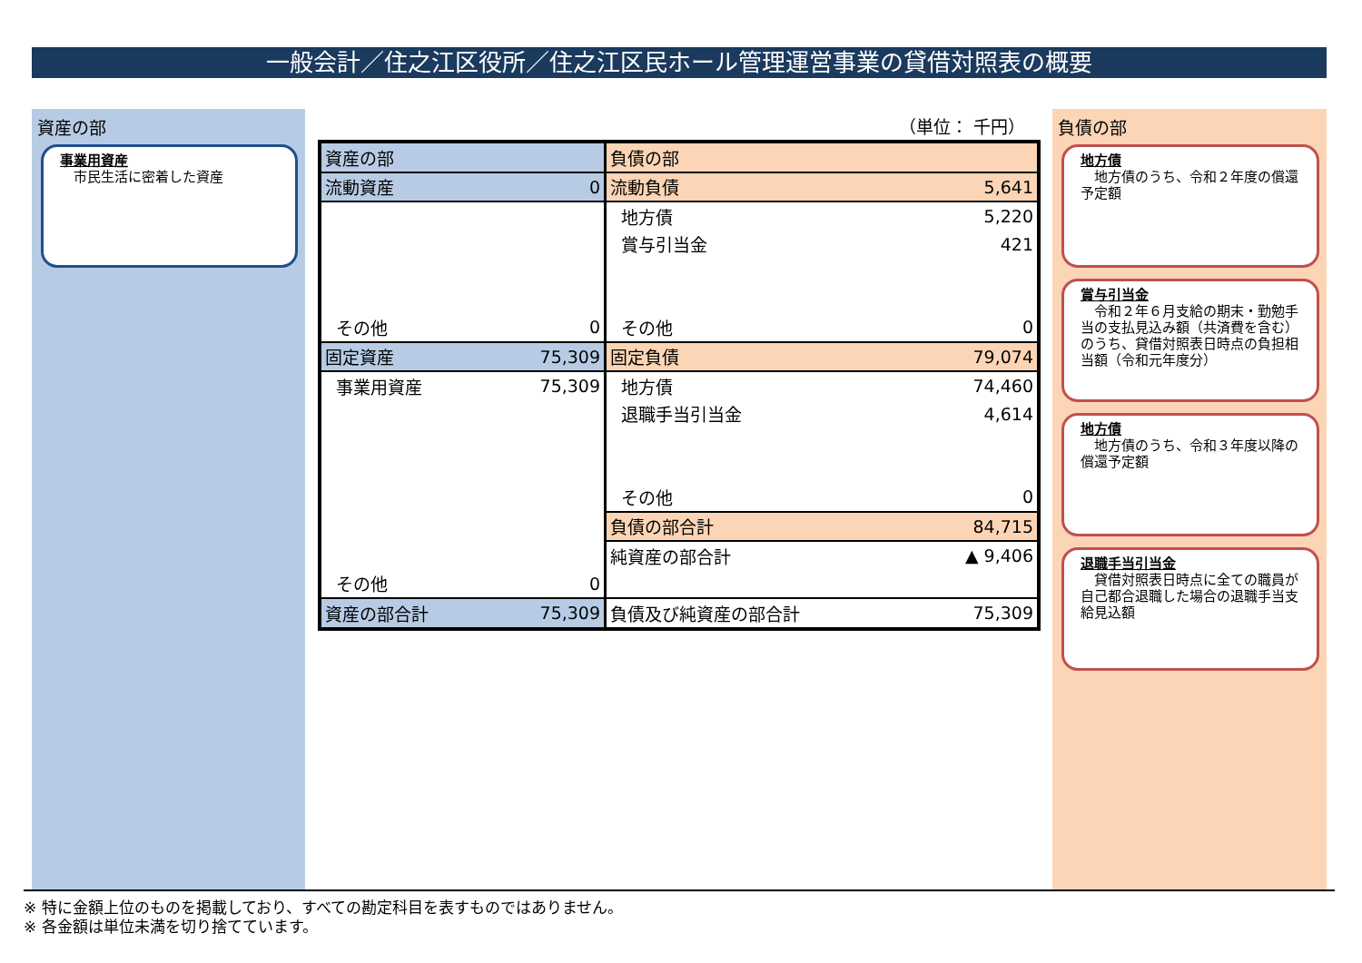一般会計／住之江区役所／住之江区民ホール管理運営事業の貸借対照表の概要
資産の部
事業用資産
　市民生活に密着した資産
（単位： 千円）
| 資産の部 | | 負債の部 | |
| 流動資産 | 0 | 流動負債 | 5,641 |
| | | 地方債 | 5,220 |
| | | 賞与引当金 | 421 |
| その他 | 0 | その他 | 0 |
| 固定資産 | 75,309 | 固定負債 | 79,074 |
| 事業用資産 | 75,309 | 地方債 | 74,460 |
| | | 退職手当引当金 | 4,614 |
| | | その他 | 0 |
| | | 負債の部合計 | 84,715 |
| | | 純資産の部合計 | ▲ 9,406 |
| その他 | 0 | | |
| 資産の部合計 | 75,309 | 負債及び純資産の部合計 | 75,309 |
負債の部
地方債
　地方債のうち、令和２年度の償還予定額
賞与引当金
　令和２年６月支給の期末・勤勉手当の支払見込み額（共済費を含む）のうち、貸借対照表日時点の負担相当額（令和元年度分）
地方債
　地方債のうち、令和３年度以降の償還予定額
退職手当引当金
　貸借対照表日時点に全ての職員が自己都合退職した場合の退職手当支給見込額
※ 特に金額上位のものを掲載しており、すべての勘定科目を表すものではありません。
※ 各金額は単位未満を切り捨てています。